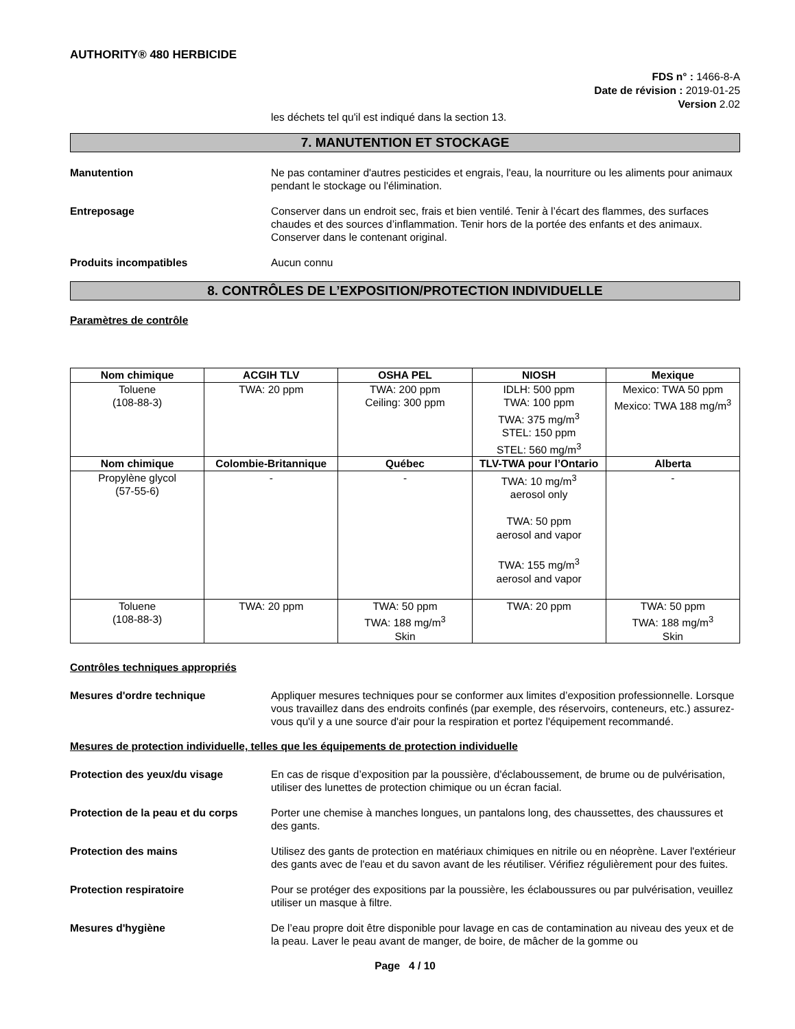AUTHORITY® 480 HERBICIDE
FDS n° : 1466-8-A
Date de révision : 2019-01-25
Version 2.02
les déchets tel qu'il est indiqué dans la section 13.
7. MANUTENTION ET STOCKAGE
Manutention Ne pas contaminer d'autres pesticides et engrais, l'eau, la nourriture ou les aliments pour animaux pendant le stockage ou l'élimination.
Entreposage Conserver dans un endroit sec, frais et bien ventilé. Tenir à l’écart des flammes, des surfaces chaudes et des sources d’inflammation. Tenir hors de la portée des enfants et des animaux. Conserver dans le contenant original.
Produits incompatibles Aucun connu
8. CONTRÔLES DE L’EXPOSITION/PROTECTION INDIVIDUELLE
Paramètres de contrôle
| Nom chimique | ACGIH TLV | OSHA PEL | NIOSH | Mexique |
| --- | --- | --- | --- | --- |
| Toluene (108-88-3) | TWA: 20 ppm | TWA: 200 ppm Ceiling: 300 ppm | IDLH: 500 ppm TWA: 100 ppm TWA: 375 mg/m<sup>3</sup> STEL: 150 ppm STEL: 560 mg/m<sup>3</sup> | Mexico: TWA 50 ppm Mexico: TWA 188 mg/m<sup>3</sup> |
| Nom chimique | Colombie-Britannique | Québec | TLV-TWA pour l’Ontario | Alberta |
| Propylène glycol (57-55-6) | - | - | TWA: 10 mg/m<sup>3</sup> aerosol only TWA: 50 ppm aerosol and vapor TWA: 155 mg/m<sup>3</sup> aerosol and vapor | - |
| Toluene (108-88-3) | TWA: 20 ppm | TWA: 50 ppm TWA: 188 mg/m<sup>3</sup> Skin | TWA: 20 ppm | TWA: 50 ppm TWA: 188 mg/m<sup>3</sup> Skin |
Contrôles techniques appropriés
Mesures d'ordre technique Appliquer mesures techniques pour se conformer aux limites d’exposition professionnelle. Lorsque vous travaillez dans des endroits confinés (par exemple, des réservoirs, conteneurs, etc.) assurez-vous qu'il y a une source d'air pour la respiration et portez l'équipement recommandé.
Mesures de protection individuelle, telles que les équipements de protection individuelle
Protection des yeux/du visage En cas de risque d’exposition par la poussière, d'éclaboussement, de brume ou de pulvérisation, utiliser des lunettes de protection chimique ou un écran facial.
Protection de la peau et du corps
Porter une chemise à manches longues, un pantalons long, des chaussettes, des chaussures et des gants.
Protection des mains Utilisez des gants de protection en matériaux chimiques en nitrile ou en néoprène. Laver l'extérieur des gants avec de l'eau et du savon avant de les réutiliser. Vérifiez régulièrement pour des fuites.
Protection respiratoire Pour se protéger des expositions par la poussière, les éclaboussures ou par pulvérisation, veuillez utiliser un masque à filtre.
Mesures d'hygiène De l’eau propre doit être disponible pour lavage en cas de contamination au niveau des yeux et de la peau. Laver le peau avant de manger, de boire, de mâcher de la gomme ou
Page 4 / 10